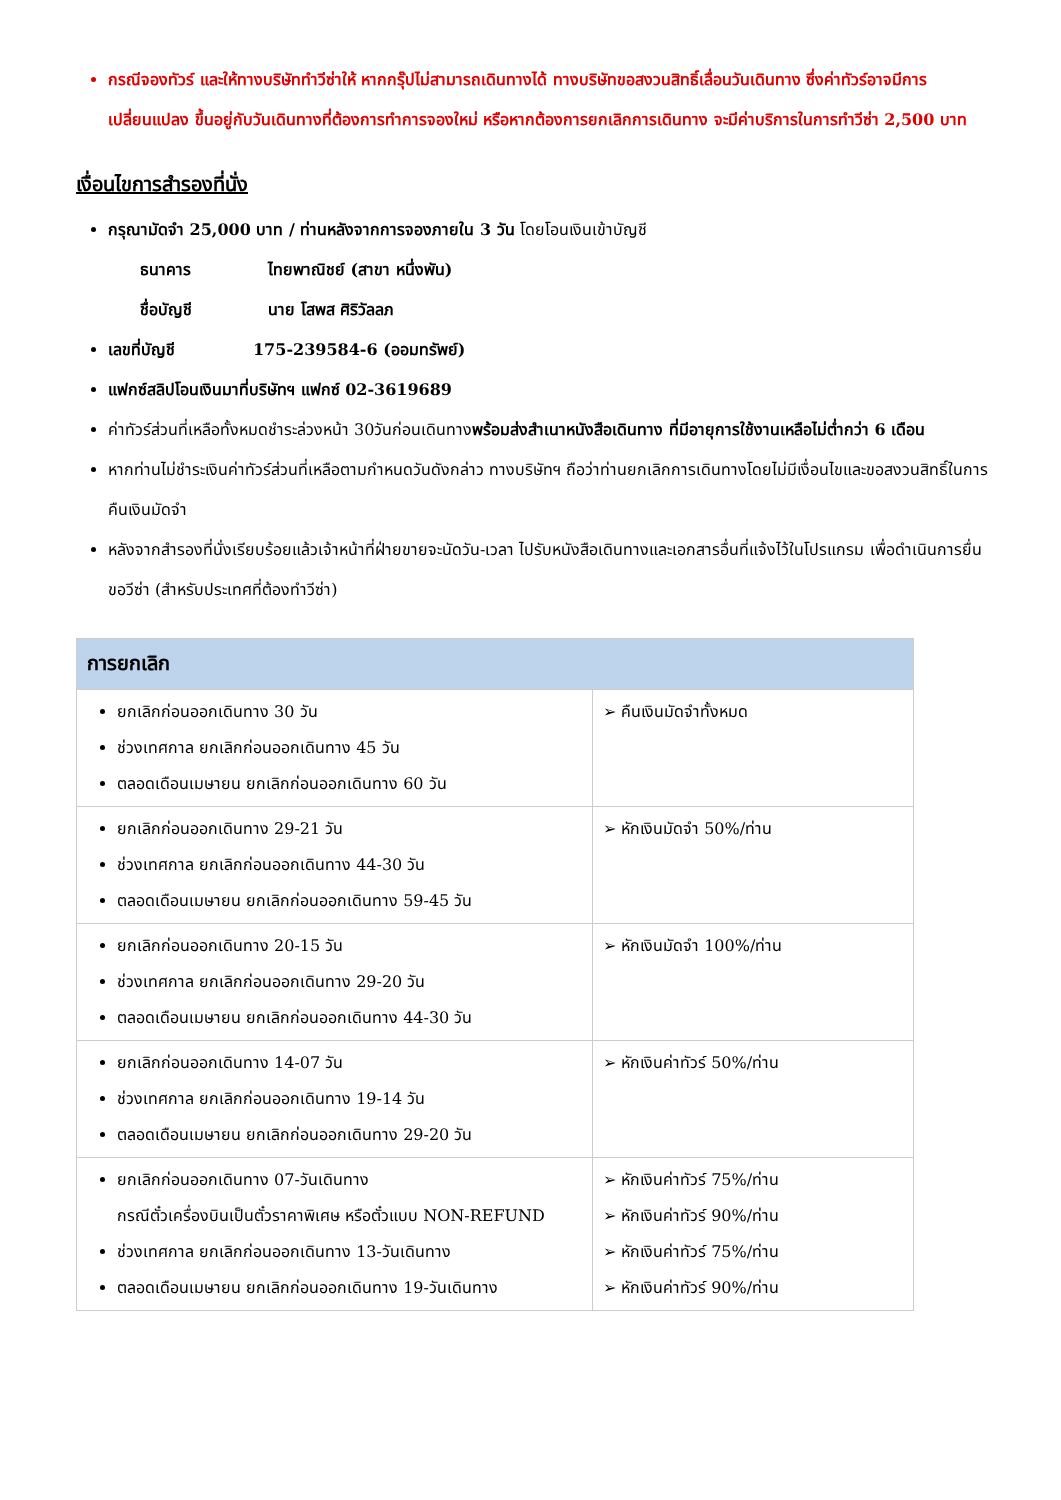กรณีจองทัวร์ และให้ทางบริษัททำวีซ่าให้ หากกรุ๊ปไม่สามารถเดินทางได้ ทางบริษัทขอสงวนสิทธิ์เลื่อนวันเดินทาง ซึ่งค่าทัวร์อาจมีการเปลี่ยนแปลง ขึ้นอยู่กับวันเดินทางที่ต้องการทำการจองใหม่ หรือหากต้องการยกเลิกการเดินทาง จะมีค่าบริการในการทำวีซ่า 2,500 บาท
เงื่อนไขการสำรองที่นั่ง
กรุณามัดจำ 25,000 บาท / ท่านหลังจากการจองภายใน 3 วัน โดยโอนเงินเข้าบัญชี
ธนาคาร ไทยพาณิชย์ (สาขา หนึ่งพัน)
ชื่อบัญชี นาย โสพส ศิริวัลลภ
เลขที่บัญชี 175-239584-6 (ออมทรัพย์)
แฟกซ์สลิปโอนเงินมาที่บริษัทฯ แฟกซ์ 02-3619689
ค่าทัวร์ส่วนที่เหลือทั้งหมดชำระล่วงหน้า 30วันก่อนเดินทางพร้อมส่งสำเนาหนังสือเดินทาง ที่มีอายุการใช้งานเหลือไม่ต่ำกว่า 6 เดือน
หากท่านไม่ชำระเงินค่าทัวร์ส่วนที่เหลือตามกำหนดวันดังกล่าว ทางบริษัทฯ ถือว่าท่านยกเลิกการเดินทางโดยไม่มีเงื่อนไขและขอสงวนสิทธิ์ในการคืนเงินมัดจำ
หลังจากสำรองที่นั่งเรียบร้อยแล้วเจ้าหน้าที่ฝ่ายขายจะนัดวัน-เวลา ไปรับหนังสือเดินทางและเอกสารอื่นที่แจ้งไว้ในโปรแกรม เพื่อดำเนินการยื่นขอวีซ่า (สำหรับประเทศที่ต้องทำวีซ่า)
| การยกเลิก | |
| --- | --- |
| ยกเลิกก่อนออกเดินทาง 30 วัน ช่วงเทศกาล ยกเลิกก่อนออกเดินทาง 45 วัน ตลอดเดือนเมษายน ยกเลิกก่อนออกเดินทาง 60 วัน | ➢ คืนเงินมัดจำทั้งหมด |
| ยกเลิกก่อนออกเดินทาง 29-21 วัน ช่วงเทศกาล ยกเลิกก่อนออกเดินทาง 44-30 วัน ตลอดเดือนเมษายน ยกเลิกก่อนออกเดินทาง 59-45 วัน | ➢ หักเงินมัดจำ 50%/ท่าน |
| ยกเลิกก่อนออกเดินทาง 20-15 วัน ช่วงเทศกาล ยกเลิกก่อนออกเดินทาง 29-20 วัน ตลอดเดือนเมษายน ยกเลิกก่อนออกเดินทาง 44-30 วัน | ➢ หักเงินมัดจำ 100%/ท่าน |
| ยกเลิกก่อนออกเดินทาง 14-07 วัน ช่วงเทศกาล ยกเลิกก่อนออกเดินทาง 19-14 วัน ตลอดเดือนเมษายน ยกเลิกก่อนออกเดินทาง 29-20 วัน | ➢ หักเงินค่าทัวร์ 50%/ท่าน |
| ยกเลิกก่อนออกเดินทาง 07-วันเดินทาง กรณีตั๋วเครื่องบินเป็นตั๋วราคาพิเศษ หรือตั๋วแบบ NON-REFUND ช่วงเทศกาล ยกเลิกก่อนออกเดินทาง 13-วันเดินทาง ตลอดเดือนเมษายน ยกเลิกก่อนออกเดินทาง 19-วันเดินทาง | ➢ หักเงินค่าทัวร์ 75%/ท่าน ➢ หักเงินค่าทัวร์ 90%/ท่าน ➢ หักเงินค่าทัวร์ 75%/ท่าน ➢ หักเงินค่าทัวร์ 90%/ท่าน |